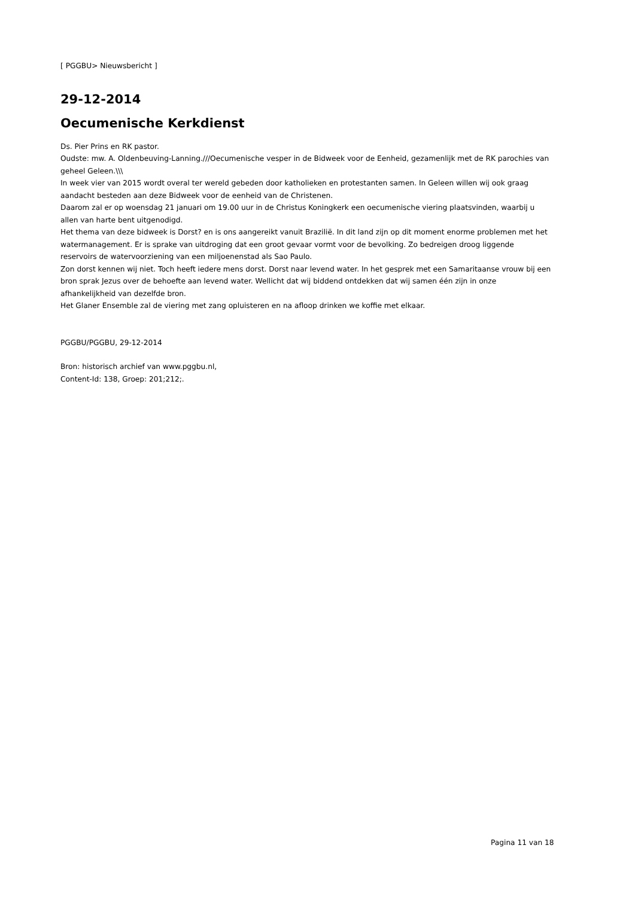[ PGGBU> Nieuwsbericht ]
29-12-2014
Oecumenische Kerkdienst
Ds. Pier Prins en RK pastor.
Oudste: mw. A. Oldenbeuving-Lanning.///Oecumenische vesper in de Bidweek voor de Eenheid, gezamenlijk met de RK parochies van geheel Geleen.\\\
In week vier van 2015 wordt overal ter wereld gebeden door katholieken en protestanten samen. In Geleen willen wij ook graag aandacht besteden aan deze Bidweek voor de eenheid van de Christenen.
Daarom zal er op woensdag 21 januari om 19.00 uur in de Christus Koningkerk een oecumenische viering plaatsvinden, waarbij u allen van harte bent uitgenodigd.
Het thema van deze bidweek is Dorst? en is ons aangereikt vanuit Brazilië. In dit land zijn op dit moment enorme problemen met het watermanagement. Er is sprake van uitdroging dat een groot gevaar vormt voor de bevolking. Zo bedreigen droog liggende reservoirs de watervoorziening van een miljoenenstad als Sao Paulo.
Zon dorst kennen wij niet. Toch heeft iedere mens dorst. Dorst naar levend water. In het gesprek met een Samaritaanse vrouw bij een bron sprak Jezus over de behoefte aan levend water. Wellicht dat wij biddend ontdekken dat wij samen één zijn in onze afhankelijkheid van dezelfde bron.
Het Glaner Ensemble zal de viering met zang opluisteren en na afloop drinken we koffie met elkaar.
PGGBU/PGGBU, 29-12-2014
Bron: historisch archief van www.pggbu.nl,
Content-Id: 138, Groep: 201;212;.
Pagina 11 van 18